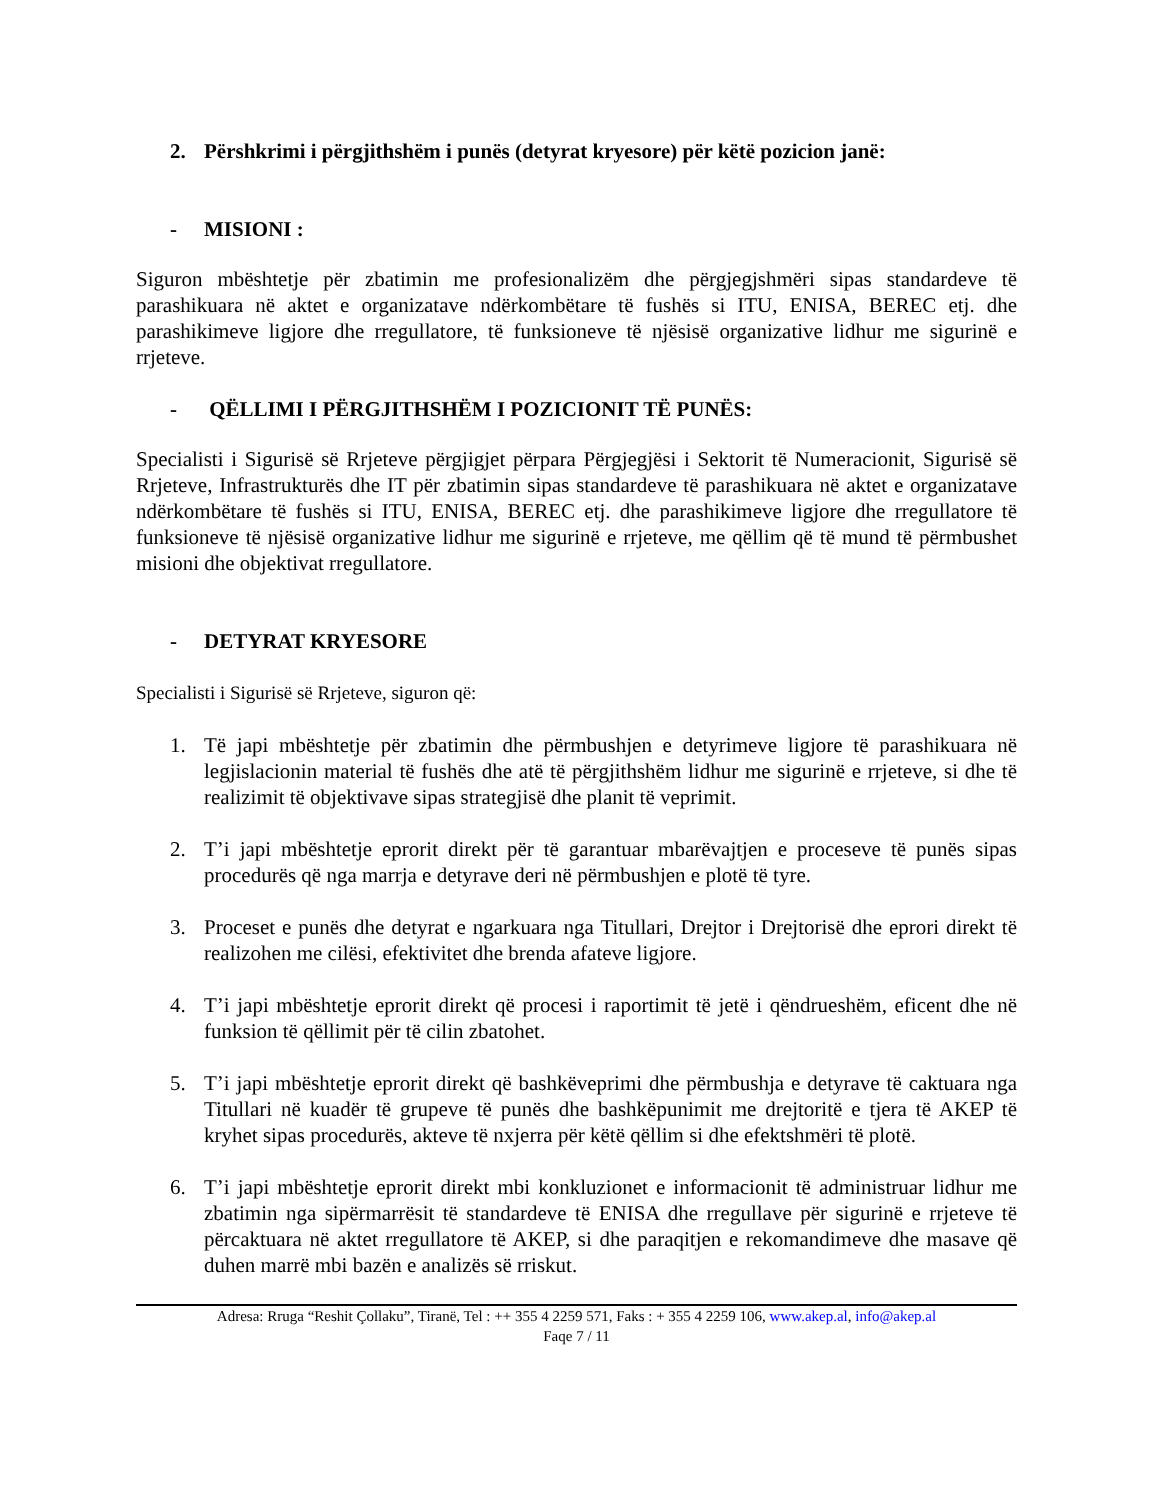2. Përshkrimi i përgjithshëm i punës (detyrat kryesore) për këtë pozicion janë:
- MISIONI :
Siguron mbështetje për zbatimin me profesionalizëm dhe përgjegjshmëri sipas standardeve të parashikuara në aktet e organizatave ndërkombëtare të fushës si ITU, ENISA, BEREC etj. dhe parashikimeve ligjore dhe rregullatore, të funksioneve të njësisë organizative lidhur me sigurinë e rrjeteve.
- QËLLIMI I PËRGJITHSHËM I POZICIONIT TË PUNËS:
Specialisti i Sigurisë së Rrjeteve përgjigjet përpara Përgjegjësi i Sektorit të Numeracionit, Sigurisë së Rrjeteve, Infrastrukturës dhe IT për zbatimin sipas standardeve të parashikuara në aktet e organizatave ndërkombëtare të fushës si ITU, ENISA, BEREC etj. dhe parashikimeve ligjore dhe rregullatore të funksioneve të njësisë organizative lidhur me sigurinë e rrjeteve, me qëllim që të mund të përmbushet misioni dhe objektivat rregullatore.
- DETYRAT KRYESORE
Specialisti i Sigurisë së Rrjeteve, siguron që:
1. Të japi mbështetje për zbatimin dhe përmbushjen e detyrimeve ligjore të parashikuara në legjislacionin material të fushës dhe atë të përgjithshëm lidhur me sigurinë e rrjeteve, si dhe të realizimit të objektivave sipas strategjisë dhe planit të veprimit.
2. T’i japi mbështetje eprorit direkt për të garantuar mbarëvajtjen e proceseve të punës sipas procedurës që nga marrja e detyrave deri në përmbushjen e plotë të tyre.
3. Proceset e punës dhe detyrat e ngarkuara nga Titullari, Drejtor i Drejtorisë dhe eprori direkt të realizohen me cilësi, efektivitet dhe brenda afateve ligjore.
4. T’i japi mbështetje eprorit direkt që procesi i raportimit të jetë i qëndrueshëm, eficent dhe në funksion të qëllimit për të cilin zbatohet.
5. T’i japi mbështetje eprorit direkt që bashkëveprimi dhe përmbushja e detyrave të caktuara nga Titullari në kuadër të grupeve të punës dhe bashkëpunimit me drejtoritë e tjera të AKEP të kryhet sipas procedurës, akteve të nxjerra për këtë qëllim si dhe efektshmëri të plotë.
6. T’i japi mbështetje eprorit direkt mbi konkluzionet e informacionit të administruar lidhur me zbatimin nga sipërmarrësit të standardeve të ENISA dhe rregullave për sigurinë e rrjeteve të përcaktuara në aktet rregullatore të AKEP, si dhe paraqitjen e rekomandimeve dhe masave që duhen marrë mbi bazën e analizës së rriskut.
Adresa: Rruga “Reshit Çollaku”, Tiranë, Tel : ++ 355 4 2259 571, Faks : + 355 4 2259 106, www.akep.al, info@akep.al
Faqe 7 / 11